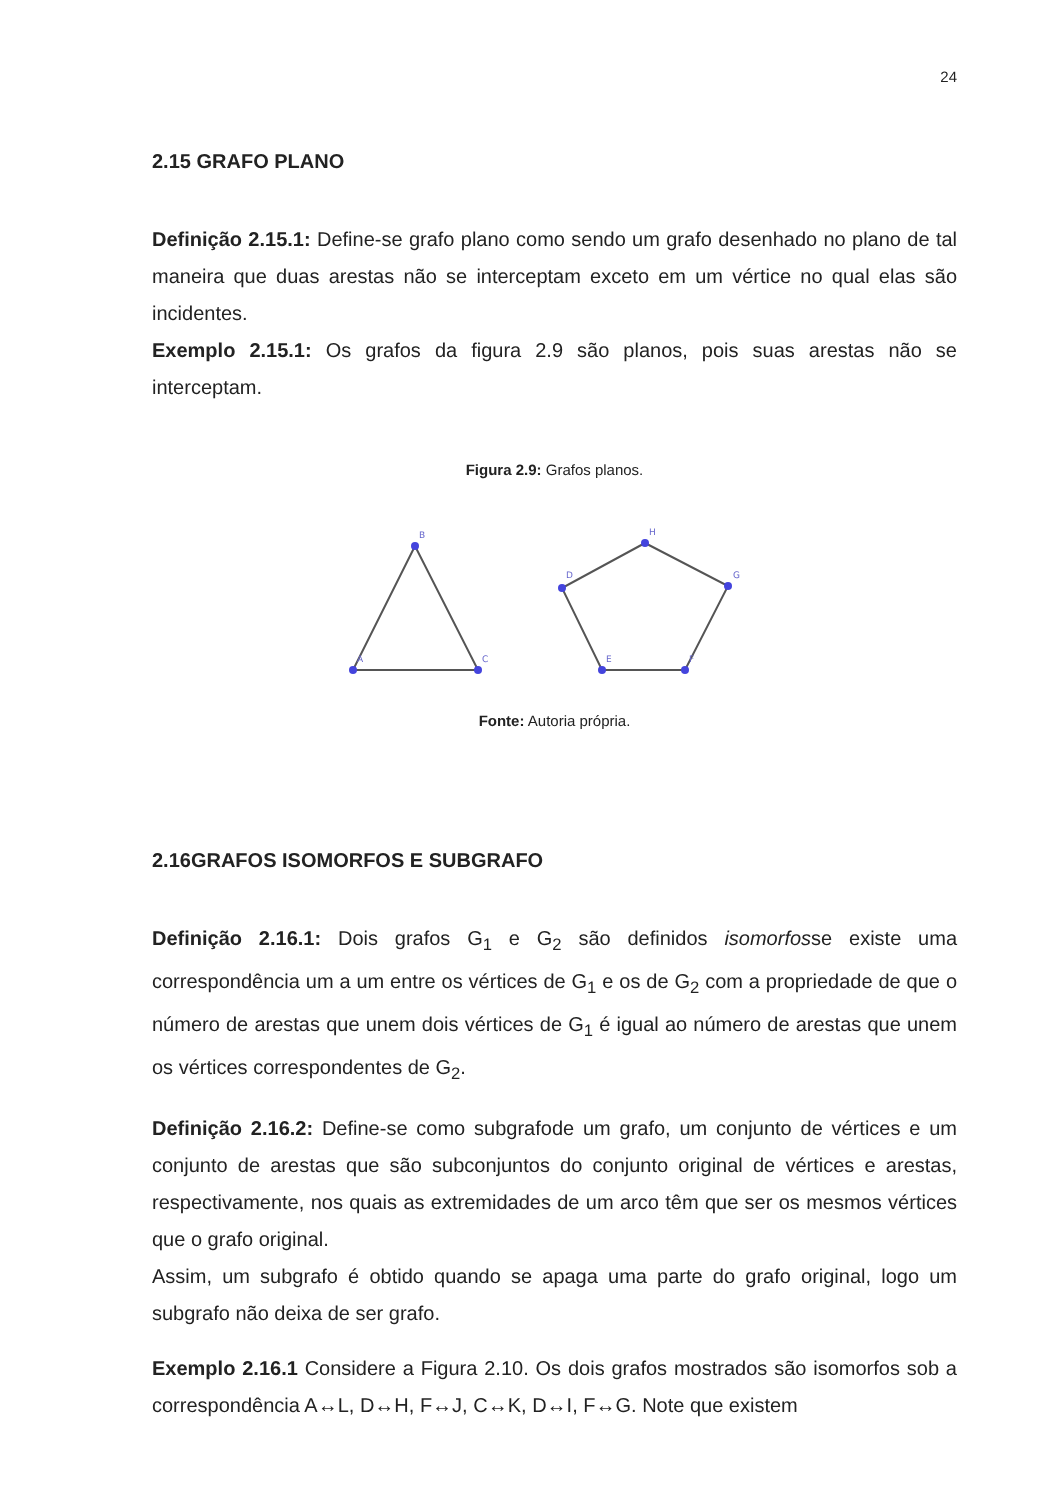24
2.15 GRAFO PLANO
Definição 2.15.1: Define-se grafo plano como sendo um grafo desenhado no plano de tal maneira que duas arestas não se interceptam exceto em um vértice no qual elas são incidentes.
Exemplo 2.15.1: Os grafos da figura 2.9 são planos, pois suas arestas não se interceptam.
Figura 2.9: Grafos planos.
B
A
C
H
G
F
E
D
Fonte: Autoria própria.
2.16GRAFOS ISOMORFOS E SUBGRAFO
Definição 2.16.1: Dois grafos G<sub>1</sub> e G<sub>2</sub> são definidos isomorfosse existe uma correspondência um a um entre os vértices de G<sub>1</sub> e os de G<sub>2</sub> com a propriedade de que o número de arestas que unem dois vértices de G<sub>1</sub> é igual ao número de arestas que unem os vértices correspondentes de G<sub>2</sub>.
Definição 2.16.2: Define-se como subgrafode um grafo, um conjunto de vértices e um conjunto de arestas que são subconjuntos do conjunto original de vértices e arestas, respectivamente, nos quais as extremidades de um arco têm que ser os mesmos vértices que o grafo original.
Assim, um subgrafo é obtido quando se apaga uma parte do grafo original, logo um subgrafo não deixa de ser grafo.
Exemplo 2.16.1 Considere a Figura 2.10. Os dois grafos mostrados são isomorfos sob a correspondência A↔L, D↔H, F↔J, C↔K, D↔I, F↔G. Note que existem